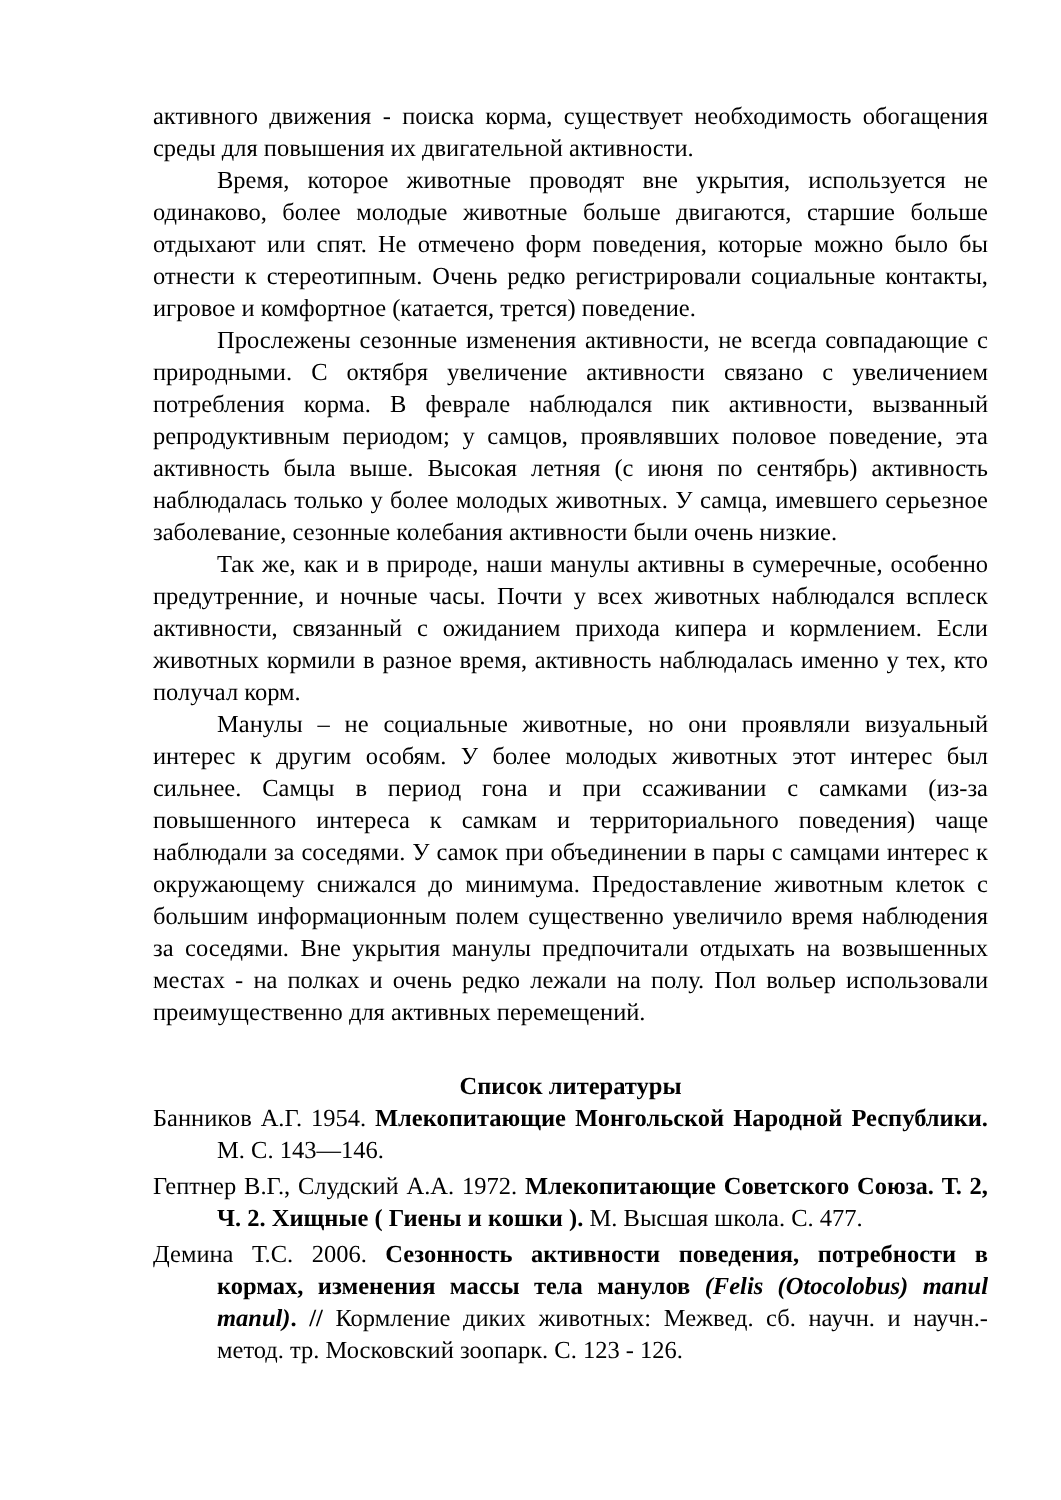активного движения - поиска корма, существует необходимость обогащения среды для повышения их двигательной активности.
Время, которое животные проводят вне укрытия, используется не одинаково, более молодые животные больше двигаются, старшие больше отдыхают или спят. Не отмечено форм поведения, которые можно было бы отнести к стереотипным. Очень редко регистрировали социальные контакты, игровое и комфортное (катается, трется) поведение.
Прослежены сезонные изменения активности, не всегда совпадающие с природными. С октября увеличение активности связано с увеличением потребления корма. В феврале наблюдался пик активности, вызванный репродуктивным периодом; у самцов, проявлявших половое поведение, эта активность была выше. Высокая летняя (с июня по сентябрь) активность наблюдалась только у более молодых животных. У самца, имевшего серьезное заболевание, сезонные колебания активности были очень низкие.
Так же, как и в природе, наши манулы активны в сумеречные, особенно предутренние, и ночные часы. Почти у всех животных наблюдался всплеск активности, связанный с ожиданием прихода кипера и кормлением. Если животных кормили в разное время, активность наблюдалась именно у тех, кто получал корм.
Манулы – не социальные животные, но они проявляли визуальный интерес к другим особям. У более молодых животных этот интерес был сильнее. Самцы в период гона и при ссаживании с самками (из-за повышенного интереса к самкам и территориального поведения) чаще наблюдали за соседями. У самок при объединении в пары с самцами интерес к окружающему снижался до минимума. Предоставление животным клеток с большим информационным полем существенно увеличило время наблюдения за соседями. Вне укрытия манулы предпочитали отдыхать на возвышенных местах - на полках и очень редко лежали на полу. Пол вольер использовали преимущественно для активных перемещений.
Список литературы
Банников А.Г. 1954. Млекопитающие Монгольской Народной Республики. М. С. 143—146.
Гептнер В.Г., Слудский А.А. 1972. Млекопитающие Советского Союза. Т. 2, Ч. 2. Хищные ( Гиены и кошки ). М. Высшая школа. С. 477.
Демина Т.С. 2006. Сезонность активности поведения, потребности в кормах, изменения массы тела манулов (Felis (Otocolobus) manul manul). // Кормление диких животных: Межвед. сб. научн. и научн.-метод. тр. Московский зоопарк. С. 123 - 126.